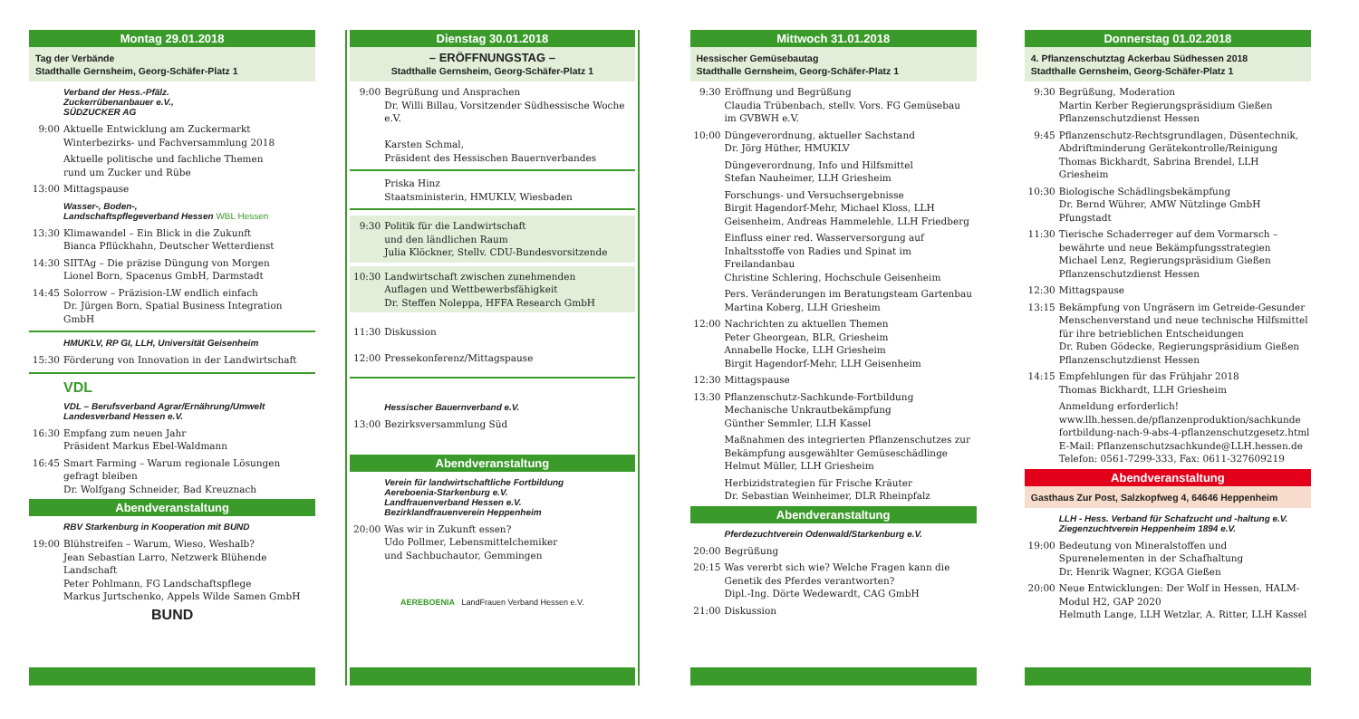Montag 29.01.2018
Tag der Verbände
Stadthalle Gernsheim, Georg-Schäfer-Platz 1
Verband der Hess.-Pfälz.
Zuckerrübenanbauer e.V.,
SÜDZUCKER AG
9:00 Aktuelle Entwicklung am Zuckermarkt
Winterbezirks- und Fachversammlung 2018
Aktuelle politische und fachliche Themen
rund um Zucker und Rübe
13:00 Mittagspause
Wasser-, Boden-,
Landschaftspflegeverband Hessen WBL Hessen
13:30 Klimawandel – Ein Blick in die Zukunft
Bianca Pflückhahn, Deutscher Wetterdienst
14:30 SIITAg – Die präzise Düngung von Morgen
Lionel Born, Spacenus GmbH, Darmstadt
14:45 Solorrow – Präzision-LW endlich einfach
Dr. Jürgen Born, Spatial Business Integration GmbH
HMUKLV, RP GI, LLH, Universität Geisenheim
15:30 Förderung von Innovation in der Landwirtschaft
VDL
VDL – Berufsverband Agrar/Ernährung/Umwelt
Landesverband Hessen e.V.
16:30 Empfang zum neuen Jahr
Präsident Markus Ebel-Waldmann
16:45 Smart Farming – Warum regionale Lösungen gefragt bleiben
Dr. Wolfgang Schneider, Bad Kreuznach
Abendveranstaltung
RBV Starkenburg in Kooperation mit BUND
19:00 Blühstreifen – Warum, Wieso, Weshalb?
Jean Sebastian Larro, Netzwerk Blühende Landschaft
Peter Pohlmann, FG Landschaftspflege
Markus Jurtschenko, Appels Wilde Samen GmbH
BUND
Dienstag 30.01.2018
– ERÖFFNUNGSTAG –
Stadthalle Gernsheim, Georg-Schäfer-Platz 1
9:00 Begrüßung und Ansprachen
Dr. Willi Billau, Vorsitzender Südhessische Woche e.V.
Karsten Schmal,
Präsident des Hessischen Bauernverbandes
Priska Hinz
Staatsministerin, HMUKLV, Wiesbaden
9:30 Politik für die Landwirtschaft
und den ländlichen Raum
Julia Klöckner, Stellv. CDU-Bundesvorsitzende
10:30 Landwirtschaft zwischen zunehmenden
Auflagen und Wettbewerbsfähigkeit
Dr. Steffen Noleppa, HFFA Research GmbH
11:30 Diskussion
12:00 Pressekonferenz/Mittagspause
Hessischer Bauernverband e.V.
13:00 Bezirksversammlung Süd
Abendveranstaltung
Verein für landwirtschaftliche Fortbildung
Aereboenia-Starkenburg e.V.
Landfrauenverband Hessen e.V.
Bezirklandfrauenverein Heppenheim
20:00 Was wir in Zukunft essen?
Udo Pollmer, Lebensmittelchemiker
und Sachbuchautor, Gemmingen
AEREBOENIA LandFrauen Verband Hessen e.V.
Mittwoch 31.01.2018
Hessischer Gemüsebautag
Stadthalle Gernsheim, Georg-Schäfer-Platz 1
9:30 Eröffnung und Begrüßung
Claudia Trübenbach, stellv. Vors. FG Gemüsebau
im GVBWH e.V.
10:00 Düngeverordnung, aktueller Sachstand
Dr. Jörg Hüther, HMUKLV
Düngeverordnung, Info und Hilfsmittel
Stefan Nauheimer, LLH Griesheim
Forschungs- und Versuchsergebnisse
Birgit Hagendorf-Mehr, Michael Kloss, LLH Geisenheim, Andreas Hammelehle, LLH Friedberg
Einfluss einer red. Wasserversorgung auf Inhaltsstoffe von Radies und Spinat im Freilandanbau
Christine Schlering, Hochschule Geisenheim
Pers. Veränderungen im Beratungsteam Gartenbau
Martina Koberg, LLH Griesheim
12:00 Nachrichten zu aktuellen Themen
Peter Gheorgean, BLR, Griesheim
Annabelle Hocke, LLH Griesheim
Birgit Hagendorf-Mehr, LLH Geisenheim
12:30 Mittagspause
13:30 Pflanzenschutz-Sachkunde-Fortbildung
Mechanische Unkrautbekämpfung
Günther Semmler, LLH Kassel
Maßnahmen des integrierten Pflanzenschutzes zur Bekämpfung ausgewählter Gemüseschädlinge
Helmut Müller, LLH Griesheim
Herbizidstrategien für Frische Kräuter
Dr. Sebastian Weinheimer, DLR Rheinpfalz
Abendveranstaltung
Pferdezuchtverein Odenwald/Starkenburg e.V.
20:00 Begrüßung
20:15 Was vererbt sich wie? Welche Fragen kann die Genetik des Pferdes verantworten?
Dipl.-Ing. Dörte Wedewardt, CAG GmbH
21:00 Diskussion
Donnerstag 01.02.2018
4. Pflanzenschutztag Ackerbau Südhessen 2018
Stadthalle Gernsheim, Georg-Schäfer-Platz 1
9:30 Begrüßung, Moderation
Martin Kerber Regierungspräsidium Gießen Pflanzenschutzdienst Hessen
9:45 Pflanzenschutz-Rechtsgrundlagen, Düsentechnik, Abdriftminderung Gerätekontrolle/Reinigung
Thomas Bickhardt, Sabrina Brendel, LLH Griesheim
10:30 Biologische Schädlingsbekämpfung
Dr. Bernd Wührer, AMW Nützlinge GmbH Pfungstadt
11:30 Tierische Schaderreger auf dem Vormarsch – bewährte und neue Bekämpfungsstrategien
Michael Lenz, Regierungspräsidium Gießen Pflanzenschutzdienst Hessen
12:30 Mittagspause
13:15 Bekämpfung von Ungräsern im Getreide-Gesunder Menschenverstand und neue technische Hilfsmittel für ihre betrieblichen Entscheidungen
Dr. Ruben Gödecke, Regierungspräsidium Gießen Pflanzenschutzdienst Hessen
14:15 Empfehlungen für das Frühjahr 2018
Thomas Bickhardt, LLH Griesheim
Anmeldung erforderlich!
www.llh.hessen.de/pflanzenproduktion/sachkunde fortbildung-nach-9-abs-4-pflanzenschutzgesetz.html
E-Mail: Pflanzenschutzsachkunde@LLH.hessen.de
Telefon: 0561-7299-333, Fax: 0611-327609219
Abendveranstaltung
Gasthaus Zur Post, Salzkopfweg 4, 64646 Heppenheim
LLH - Hess. Verband für Schafzucht und -haltung e.V.
Ziegenzuchtverein Heppenheim 1894 e.V.
19:00 Bedeutung von Mineralstoffen und Spurenelementen in der Schafhaltung
Dr. Henrik Wagner, KGGA Gießen
20:00 Neue Entwicklungen: Der Wolf in Hessen, HALM-Modul H2, GAP 2020
Helmuth Lange, LLH Wetzlar, A. Ritter, LLH Kassel